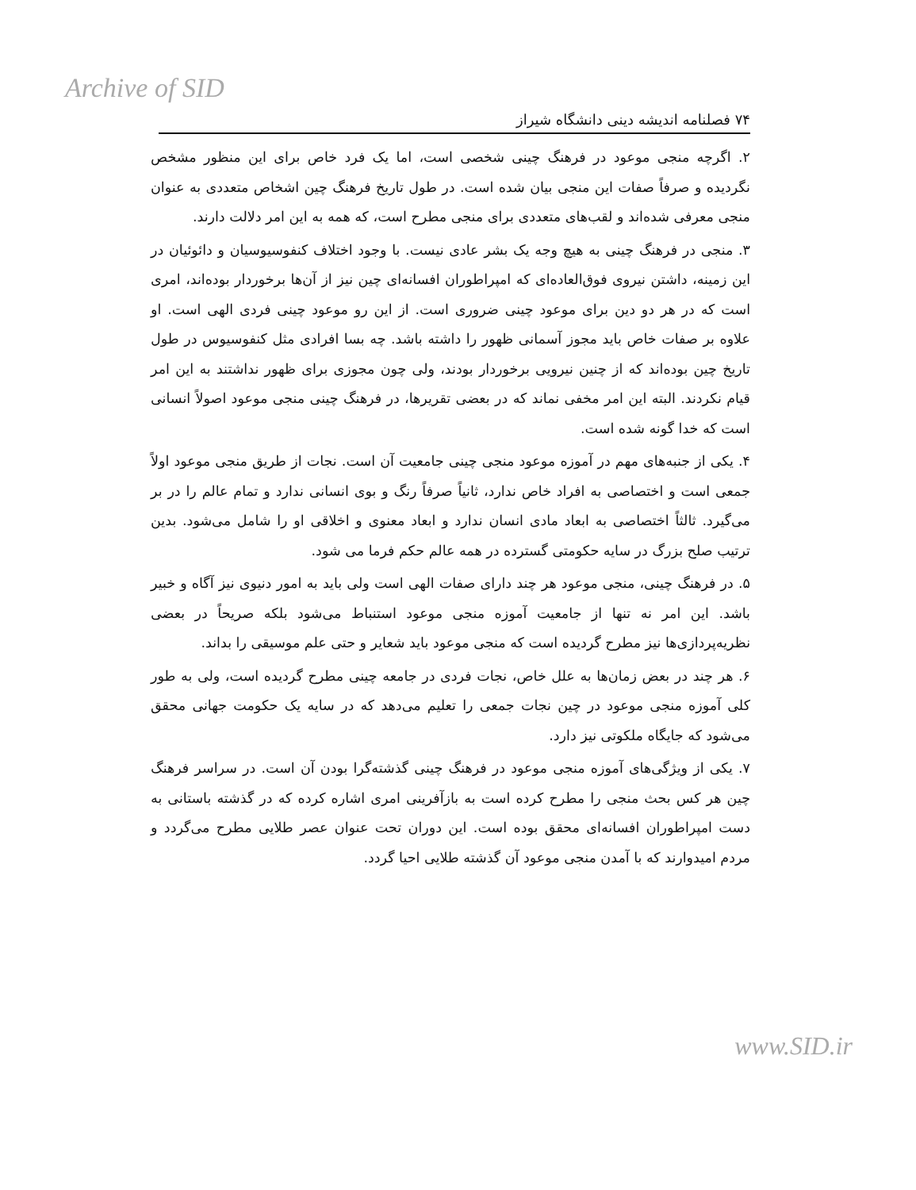Archive of SID
۷۴ فصلنامه اندیشه دینی دانشگاه شیراز
۲. اگرچه منجی موعود در فرهنگ چینی شخصی است، اما یک فرد خاص برای این منظور مشخص نگردیده و صرفاً صفات این منجی بیان شده است. در طول تاریخ فرهنگ چین اشخاص متعددی به عنوان منجی معرفی شده‌اند و لقب‌های متعددی برای منجی مطرح است، که همه به این امر دلالت دارند.
۳. منجی در فرهنگ چینی به هیچ وجه یک بشر عادی نیست. با وجود اختلاف کنفوسیوسیان و دائوئیان در این زمینه، داشتن نیروی فوق‌العاده‌ای که امپراطوران افسانه‌ای چین نیز از آن‌ها برخوردار بوده‌اند، امری است که در هر دو دین برای موعود چینی ضروری است. از این رو موعود چینی فردی الهی است. او علاوه بر صفات خاص باید مجوز آسمانی ظهور را داشته باشد. چه بسا افرادی مثل کنفوسیوس در طول تاریخ چین بوده‌اند که از چنین نیرویی برخوردار بودند، ولی چون مجوزی برای ظهور نداشتند به این امر قیام نکردند. البته این امر مخفی نماند که در بعضی تقریرها، در فرهنگ چینی منجی موعود اصولاً انسانی است که خدا گونه شده است.
۴. یکی از جنبه‌های مهم در آموزه موعود منجی چینی جامعیت آن است. نجات از طریق منجی موعود اولاً جمعی است و اختصاصی به افراد خاص ندارد، ثانیاً صرفاً رنگ و بوی انسانی ندارد و تمام عالم را در بر می‌گیرد. ثالثاً اختصاصی به ابعاد مادی انسان ندارد و ابعاد معنوی و اخلاقی او را شامل می‌شود. بدین ترتیب صلح بزرگ در سایه حکومتی گسترده در همه عالم حکم فرما می شود.
۵. در فرهنگ چینی، منجی موعود هر چند دارای صفات الهی است ولی باید به امور دنیوی نیز آگاه و خبیر باشد. این امر نه تنها از جامعیت آموزه منجی موعود استنباط می‌شود بلکه صریحاً در بعضی نظریه‌پردازی‌ها نیز مطرح گردیده است که منجی موعود باید شعایر و حتی علم موسیقی را بداند.
۶. هر چند در بعض زمان‌ها به علل خاص، نجات فردی در جامعه چینی مطرح گردیده است، ولی به طور کلی آموزه منجی موعود در چین نجات جمعی را تعلیم می‌دهد که در سایه یک حکومت جهانی محقق می‌شود که جایگاه ملکوتی نیز دارد.
۷. یکی از ویژگی‌های آموزه منجی موعود در فرهنگ چینی گذشته‌گرا بودن آن است. در سراسر فرهنگ چین هر کس بحث منجی را مطرح کرده است به بازآفرینی امری اشاره کرده که در گذشته باستانی به دست امپراطوران افسانه‌ای محقق بوده است. این دوران تحت عنوان عصر طلایی مطرح می‌گردد و مردم امیدوارند که با آمدن منجی موعود آن گذشته طلایی احیا گردد.
www.SID.ir